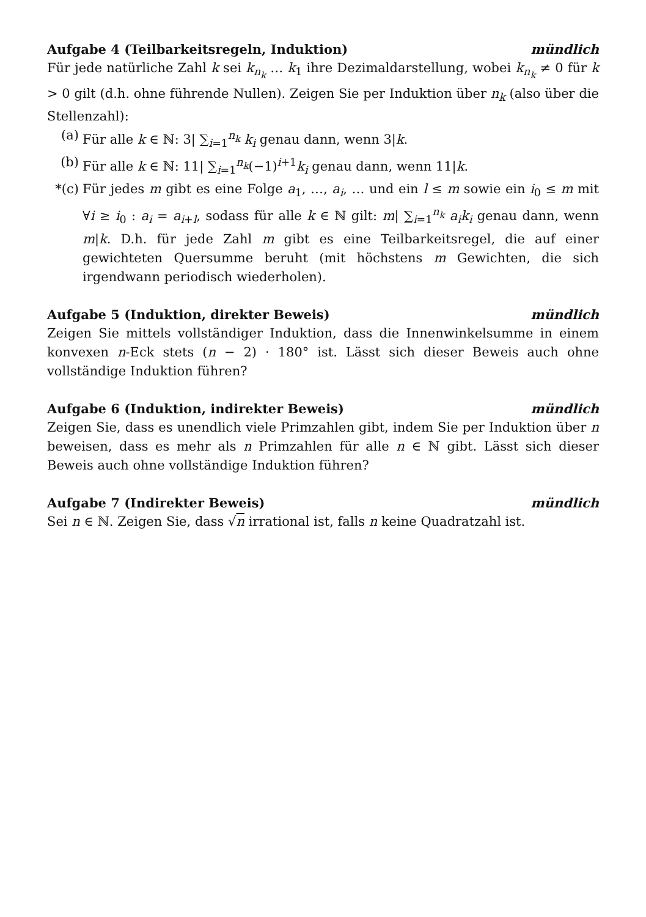Aufgabe 4 (Teilbarkeitsregeln, Induktion) mündlich
Für jede natürliche Zahl k sei k<sub>n<sub>k</sub></sub> … k<sub>1</sub> ihre Dezimaldarstellung, wobei k<sub>n<sub>k</sub></sub> ≠ 0 für k > 0 gilt (d.h. ohne führende Nullen). Zeigen Sie per Induktion über n<sub>k</sub> (also über die Stellenzahl):
(a) Für alle k ∈ ℕ: 3| ∑<sub>i=1</sub><sup>n<sub>k</sub></sup> k<sub>i</sub> genau dann, wenn 3|k.
(b) Für alle k ∈ ℕ: 11| ∑<sub>i=1</sub><sup>n<sub>k</sub></sup>(−1)<sup>i+1</sup>k<sub>i</sub> genau dann, wenn 11|k.
*(c) Für jedes m gibt es eine Folge a<sub>1</sub>, …, a<sub>i</sub>, … und ein l ≤ m sowie ein i<sub>0</sub> ≤ m mit ∀i ≥ i<sub>0</sub> : a<sub>i</sub> = a<sub>i+l</sub>, sodass für alle k ∈ ℕ gilt: m| ∑<sub>i=1</sub><sup>n<sub>k</sub></sup> a<sub>i</sub>k<sub>i</sub> genau dann, wenn m|k. D.h. für jede Zahl m gibt es eine Teilbarkeitsregel, die auf einer gewichteten Quersumme beruht (mit höchstens m Gewichten, die sich irgendwann periodisch wiederholen).
Aufgabe 5 (Induktion, direkter Beweis) mündlich
Zeigen Sie mittels vollständiger Induktion, dass die Innenwinkelsumme in einem konvexen n-Eck stets (n − 2) · 180° ist. Lässt sich dieser Beweis auch ohne vollständige Induktion führen?
Aufgabe 6 (Induktion, indirekter Beweis) mündlich
Zeigen Sie, dass es unendlich viele Primzahlen gibt, indem Sie per Induktion über n beweisen, dass es mehr als n Primzahlen für alle n ∈ ℕ gibt. Lässt sich dieser Beweis auch ohne vollständige Induktion führen?
Aufgabe 7 (Indirekter Beweis) mündlich
Sei n ∈ ℕ. Zeigen Sie, dass √n irrational ist, falls n keine Quadratzahl ist.